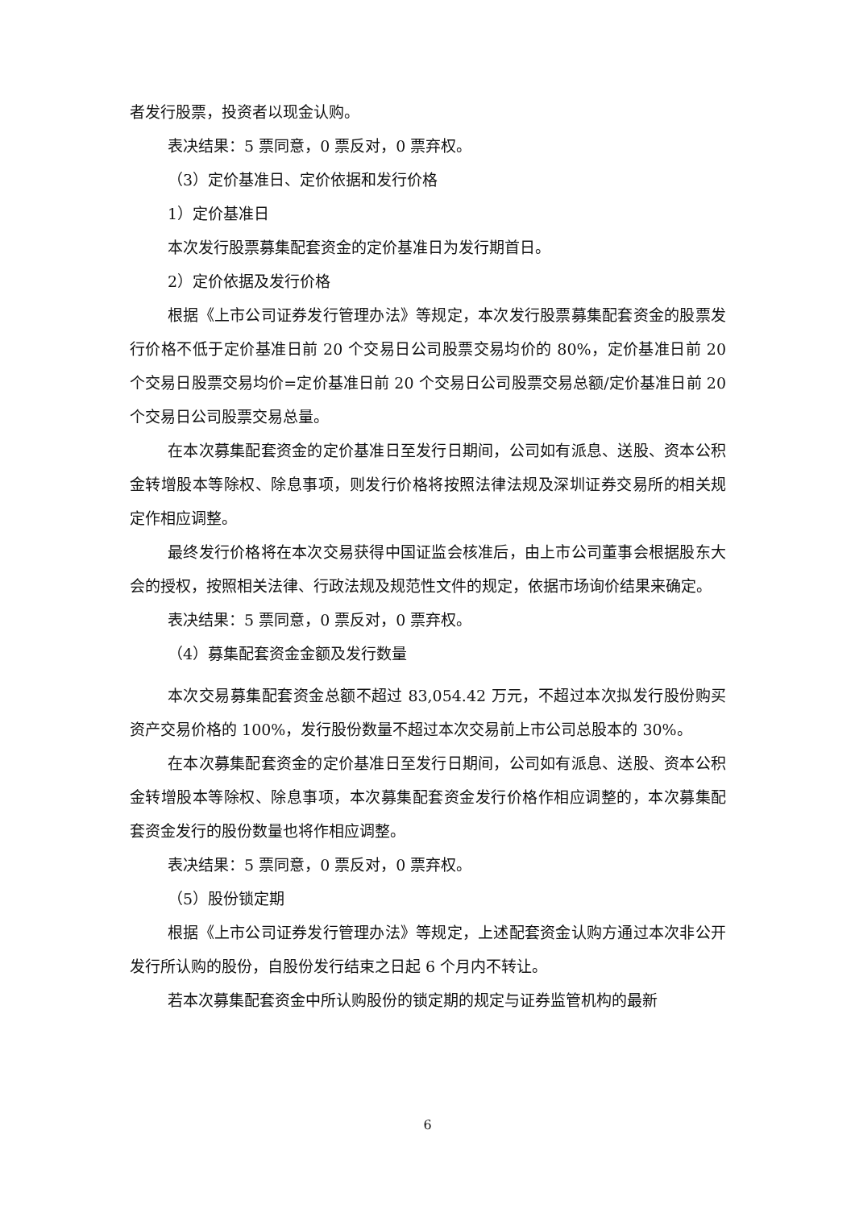者发行股票，投资者以现金认购。
表决结果：5 票同意，0 票反对，0 票弃权。
（3）定价基准日、定价依据和发行价格
1）定价基准日
本次发行股票募集配套资金的定价基准日为发行期首日。
2）定价依据及发行价格
根据《上市公司证券发行管理办法》等规定，本次发行股票募集配套资金的股票发行价格不低于定价基准日前 20 个交易日公司股票交易均价的 80%，定价基准日前 20 个交易日股票交易均价=定价基准日前 20 个交易日公司股票交易总额/定价基准日前 20 个交易日公司股票交易总量。
在本次募集配套资金的定价基准日至发行日期间，公司如有派息、送股、资本公积金转增股本等除权、除息事项，则发行价格将按照法律法规及深圳证券交易所的相关规定作相应调整。
最终发行价格将在本次交易获得中国证监会核准后，由上市公司董事会根据股东大会的授权，按照相关法律、行政法规及规范性文件的规定，依据市场询价结果来确定。
表决结果：5 票同意，0 票反对，0 票弃权。
（4）募集配套资金金额及发行数量
本次交易募集配套资金总额不超过 83,054.42 万元，不超过本次拟发行股份购买资产交易价格的 100%，发行股份数量不超过本次交易前上市公司总股本的 30%。
在本次募集配套资金的定价基准日至发行日期间，公司如有派息、送股、资本公积金转增股本等除权、除息事项，本次募集配套资金发行价格作相应调整的，本次募集配套资金发行的股份数量也将作相应调整。
表决结果：5 票同意，0 票反对，0 票弃权。
（5）股份锁定期
根据《上市公司证券发行管理办法》等规定，上述配套资金认购方通过本次非公开发行所认购的股份，自股份发行结束之日起 6 个月内不转让。
若本次募集配套资金中所认购股份的锁定期的规定与证券监管机构的最新
6